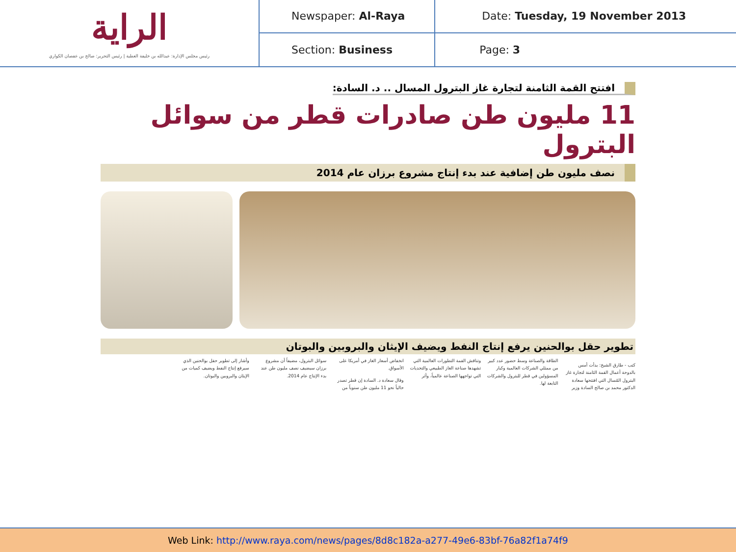| الراية رئيس مجلس الإدارة: عبدالله بن خليفة العطية / رئيس التحرير: صالح بن عفصان الكواري | Newspaper: Al-Raya | Date: Tuesday, 19 November 2013 |
| | Section: Business | Page: 3 |
افتتح القمة الثامنة لتجارة غاز البترول المسال .. د. السادة:
11 مليون طن صادرات قطر من سوائل البترول
نصف مليون طن إضافية عند بدء إنتاج مشروع برزان عام 2014
تطوير حقل بوالحنين يرفع إنتاج النفط ويضيف الإيثان والبروبين والبوتان
كتب - طارق الشيخ: بدأت أمس بالدوحة أعمال القمة الثامنة لتجارة غاز البترول المُسال التي افتتحها سعادة الدكتور محمد بن صالح السادة وزير الطاقة والصناعة وسط حضور عدد كبير من ممثلي الشركات العالمية وكبار المسؤولين في قطر للبترول والشركات التابعة لها.
وتناقش القمة التطورات العالمية التي تشهدها صناعة الغاز الطبيعي والتحديات التي تواجهها الصناعة عالمياً، وأثر انخفاض أسعار الغاز في أمريكا على الأسواق.
وقال سعادة د. السادة إن قطر تصدر حالياً نحو 11 مليون طن سنوياً من سوائل البترول، مضيفاً أن مشروع برزان سيضيف نصف مليون طن عند بدء الإنتاج عام 2014.
وأشار إلى تطوير حقل بوالحنين الذي سيرفع إنتاج النفط ويضيف كميات من الإيثان والبروبين والبوتان.
Web Link: http://www.raya.com/news/pages/8d8c182a-a277-49e6-83bf-76a82f1a74f9